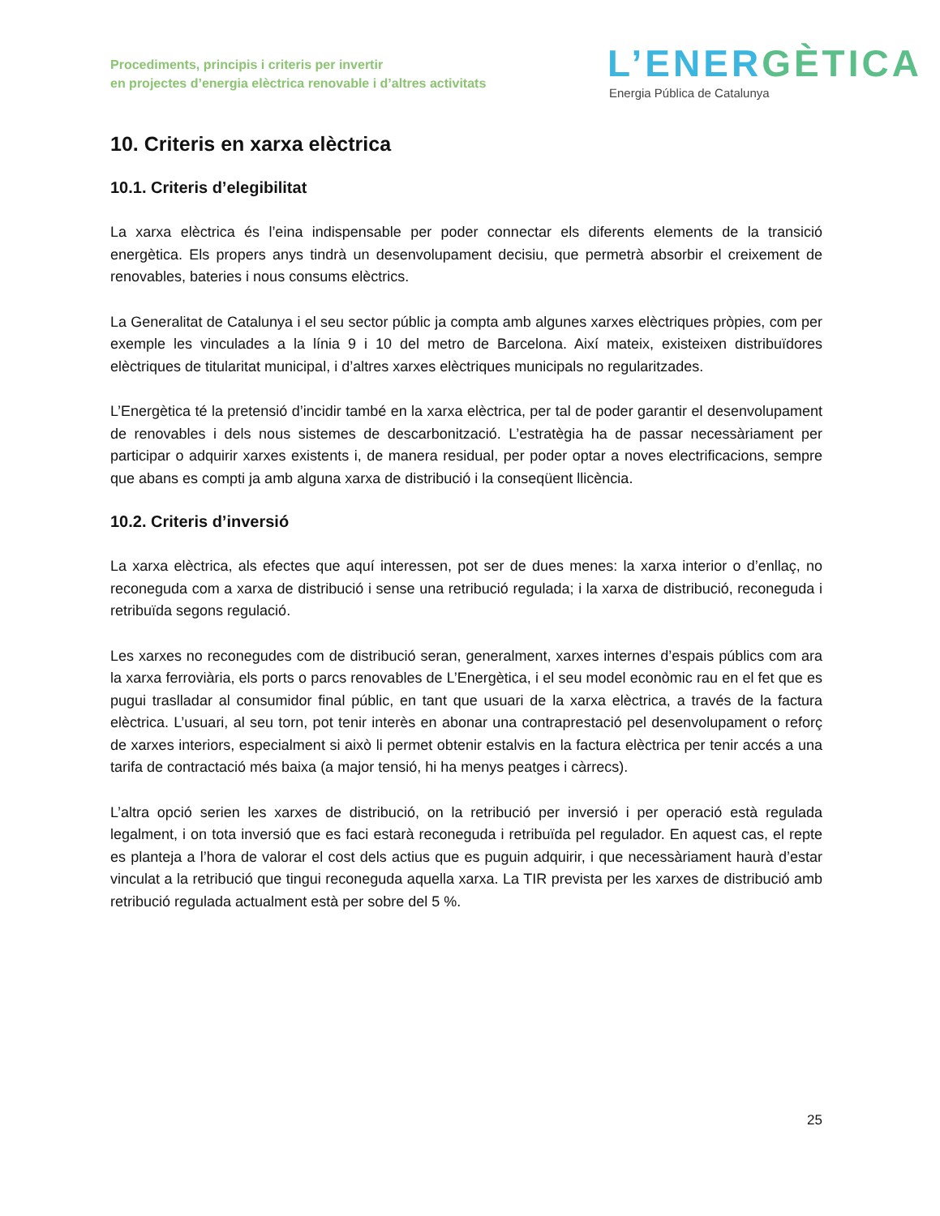Procediments, principis i criteris per invertir
en projectes d’energia elèctrica renovable i d’altres activitats
L’ENERGÈTICA
Energia Pública de Catalunya
10. Criteris en xarxa elèctrica
10.1. Criteris d’elegibilitat
La xarxa elèctrica és l’eina indispensable per poder connectar els diferents elements de la transició energètica. Els propers anys tindrà un desenvolupament decisiu, que permetrà absorbir el creixement de renovables, bateries i nous consums elèctrics.
La Generalitat de Catalunya i el seu sector públic ja compta amb algunes xarxes elèctriques pròpies, com per exemple les vinculades a la línia 9 i 10 del metro de Barcelona. Així mateix, existeixen distribuïdores elèctriques de titularitat municipal, i d’altres xarxes elèctriques municipals no regularitzades.
L’Energètica té la pretensió d’incidir també en la xarxa elèctrica, per tal de poder garantir el desenvolupament de renovables i dels nous sistemes de descarbonització. L’estratègia ha de passar necessàriament per participar o adquirir xarxes existents i, de manera residual, per poder optar a noves electrificacions, sempre que abans es compti ja amb alguna xarxa de distribució i la conseqüent llicència.
10.2. Criteris d’inversió
La xarxa elèctrica, als efectes que aquí interessen, pot ser de dues menes: la xarxa interior o d’enllaç, no reconeguda com a xarxa de distribució i sense una retribució regulada; i la xarxa de distribució, reconeguda i retribuïda segons regulació.
Les xarxes no reconegudes com de distribució seran, generalment, xarxes internes d’espais públics com ara la xarxa ferroviària, els ports o parcs renovables de L’Energètica, i el seu model econòmic rau en el fet que es pugui traslladar al consumidor final públic, en tant que usuari de la xarxa elèctrica, a través de la factura elèctrica. L’usuari, al seu torn, pot tenir interès en abonar una contraprestació pel desenvolupament o reforç de xarxes interiors, especialment si això li permet obtenir estalvis en la factura elèctrica per tenir accés a una tarifa de contractació més baixa (a major tensió, hi ha menys peatges i càrrecs).
L’altra opció serien les xarxes de distribució, on la retribució per inversió i per operació està regulada legalment, i on tota inversió que es faci estarà reconeguda i retribuïda pel regulador. En aquest cas, el repte es planteja a l’hora de valorar el cost dels actius que es puguin adquirir, i que necessàriament haurà d’estar vinculat a la retribució que tingui reconeguda aquella xarxa. La TIR prevista per les xarxes de distribució amb retribució regulada actualment està per sobre del 5 %.
25